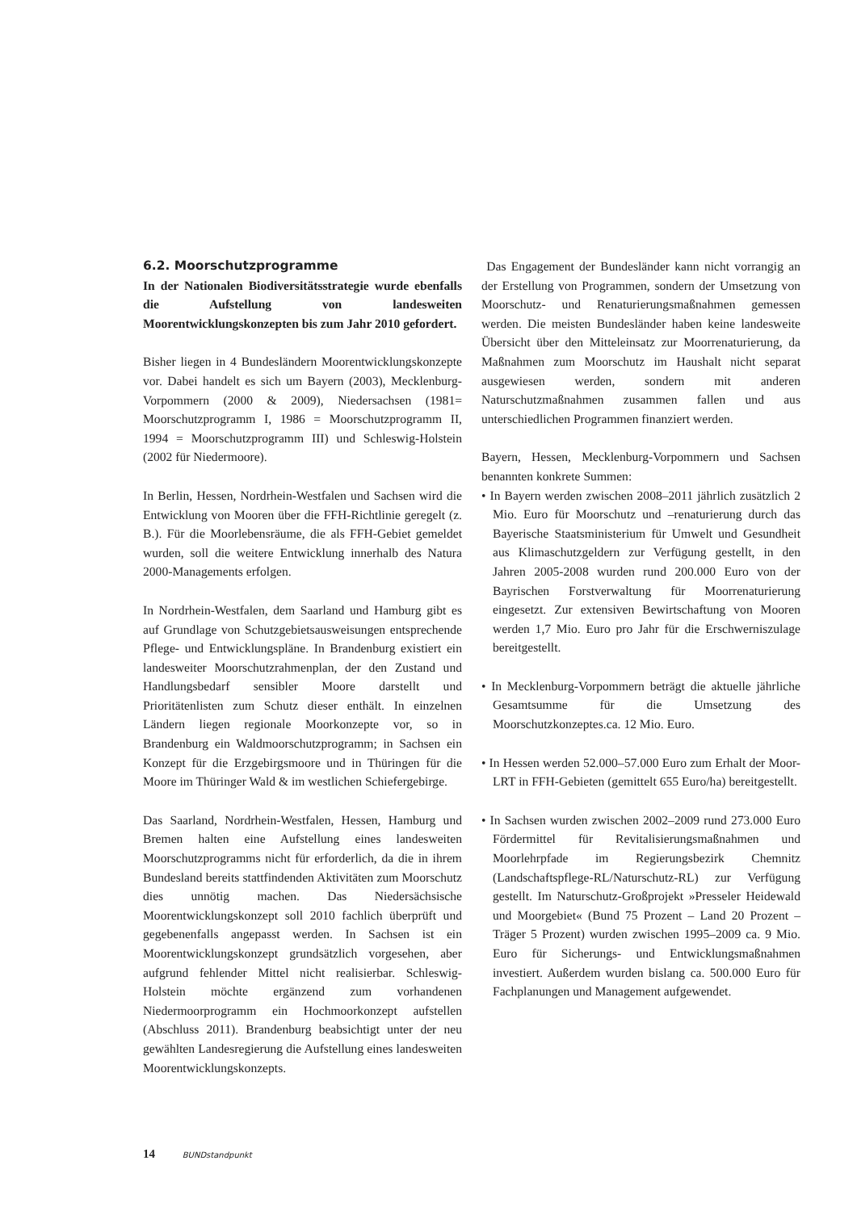6.2. Moorschutzprogramme
In der Nationalen Biodiversitätsstrategie wurde ebenfalls die Aufstellung von landesweiten Moorentwicklungskonzepten bis zum Jahr 2010 gefordert.
Bisher liegen in 4 Bundesländern Moorentwicklungskonzepte vor. Dabei handelt es sich um Bayern (2003), Mecklenburg-Vorpommern (2000 & 2009), Niedersachsen (1981= Moorschutzprogramm I, 1986 = Moorschutzprogramm II, 1994 = Moorschutzprogramm III) und Schleswig-Holstein (2002 für Niedermoore).
In Berlin, Hessen, Nordrhein-Westfalen und Sachsen wird die Entwicklung von Mooren über die FFH-Richtlinie geregelt (z. B.). Für die Moorlebensräume, die als FFH-Gebiet gemeldet wurden, soll die weitere Entwicklung innerhalb des Natura 2000-Managements erfolgen.
In Nordrhein-Westfalen, dem Saarland und Hamburg gibt es auf Grundlage von Schutzgebietsausweisungen entsprechende Pflege- und Entwicklungspläne. In Brandenburg existiert ein landesweiter Moorschutzrahmenplan, der den Zustand und Handlungsbedarf sensibler Moore darstellt und Prioritätenlisten zum Schutz dieser enthält. In einzelnen Ländern liegen regionale Moorkonzepte vor, so in Brandenburg ein Waldmoorschutzprogramm; in Sachsen ein Konzept für die Erzgebirgsmoore und in Thüringen für die Moore im Thüringer Wald & im westlichen Schiefergebirge.
Das Saarland, Nordrhein-Westfalen, Hessen, Hamburg und Bremen halten eine Aufstellung eines landesweiten Moorschutzprogramms nicht für erforderlich, da die in ihrem Bundesland bereits stattfindenden Aktivitäten zum Moorschutz dies unnötig machen. Das Niedersächsische Moorentwicklungskonzept soll 2010 fachlich überprüft und gegebenenfalls angepasst werden. In Sachsen ist ein Moorentwicklungskonzept grundsätzlich vorgesehen, aber aufgrund fehlender Mittel nicht realisierbar. Schleswig-Holstein möchte ergänzend zum vorhandenen Niedermoorprogramm ein Hochmoorkonzept aufstellen (Abschluss 2011). Brandenburg beabsichtigt unter der neu gewählten Landesregierung die Aufstellung eines landesweiten Moorentwicklungskonzepts.
Das Engagement der Bundesländer kann nicht vorrangig an der Erstellung von Programmen, sondern der Umsetzung von Moorschutz- und Renaturierungsmaßnahmen gemessen werden. Die meisten Bundesländer haben keine landesweite Übersicht über den Mitteleinsatz zur Moorrenaturierung, da Maßnahmen zum Moorschutz im Haushalt nicht separat ausgewiesen werden, sondern mit anderen Naturschutzmaßnahmen zusammen fallen und aus unterschiedlichen Programmen finanziert werden.
Bayern, Hessen, Mecklenburg-Vorpommern und Sachsen benannten konkrete Summen:
• In Bayern werden zwischen 2008–2011 jährlich zusätzlich 2 Mio. Euro für Moorschutz und –renaturierung durch das Bayerische Staatsministerium für Umwelt und Gesundheit aus Klimaschutzgeldern zur Verfügung gestellt, in den Jahren 2005-2008 wurden rund 200.000 Euro von der Bayrischen Forstverwaltung für Moorrenaturierung eingesetzt. Zur extensiven Bewirtschaftung von Mooren werden 1,7 Mio. Euro pro Jahr für die Erschwerniszulage bereitgestellt.
• In Mecklenburg-Vorpommern beträgt die aktuelle jährliche Gesamtsumme für die Umsetzung des Moorschutzkonzeptes.ca. 12 Mio. Euro.
• In Hessen werden 52.000–57.000 Euro zum Erhalt der Moor-LRT in FFH-Gebieten (gemittelt 655 Euro/ha) bereitgestellt.
• In Sachsen wurden zwischen 2002–2009 rund 273.000 Euro Fördermittel für Revitalisierungsmaßnahmen und Moorlehrpfade im Regierungsbezirk Chemnitz (Landschaftspflege-RL/Naturschutz-RL) zur Verfügung gestellt. Im Naturschutz-Großprojekt »Presseler Heidewald und Moorgebiet« (Bund 75 Prozent – Land 20 Prozent – Träger 5 Prozent) wurden zwischen 1995–2009 ca. 9 Mio. Euro für Sicherungs- und Entwicklungsmaßnahmen investiert. Außerdem wurden bislang ca. 500.000 Euro für Fachplanungen und Management aufgewendet.
14 BUNDstandpunkt